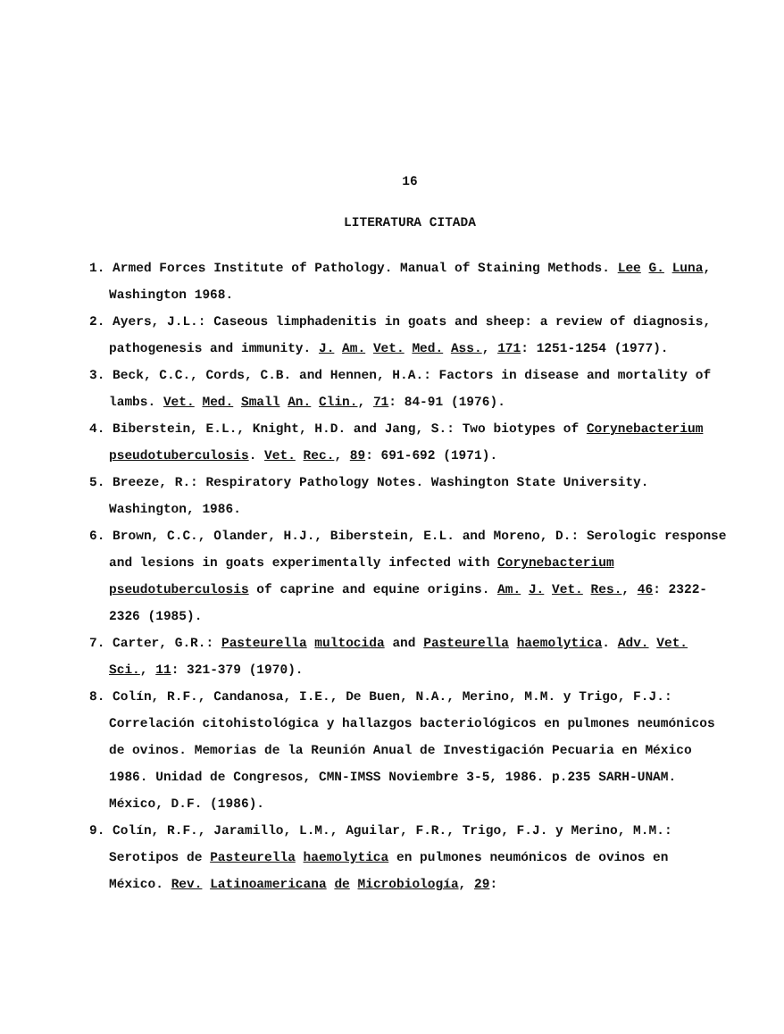16
LITERATURA CITADA
1. Armed Forces Institute of Pathology. Manual of Staining Methods. Lee G. Luna, Washington 1968.
2. Ayers, J.L.: Caseous limphadenitis in goats and sheep: a review of diagnosis, pathogenesis and immunity. J. Am. Vet. Med. Ass., 171: 1251-1254 (1977).
3. Beck, C.C., Cords, C.B. and Hennen, H.A.: Factors in disease and mortality of lambs. Vet. Med. Small An. Clin., 71: 84-91 (1976).
4. Biberstein, E.L., Knight, H.D. and Jang, S.: Two biotypes of Corynebacterium pseudotuberculosis. Vet. Rec., 89: 691-692 (1971).
5. Breeze, R.: Respiratory Pathology Notes. Washington State University. Washington, 1986.
6. Brown, C.C., Olander, H.J., Biberstein, E.L. and Moreno, D.: Serologic response and lesions in goats experimentally infected with Corynebacterium pseudotuberculosis of caprine and equine origins. Am. J. Vet. Res., 46: 2322-2326 (1985).
7. Carter, G.R.: Pasteurella multocida and Pasteurella haemolytica. Adv. Vet. Sci., 11: 321-379 (1970).
8. Colín, R.F., Candanosa, I.E., De Buen, N.A., Merino, M.M. y Trigo, F.J.: Correlación citohistológica y hallazgos bacteriológicos en pulmones neumónicos de ovinos. Memorias de la Reunión Anual de Investigación Pecuaria en México 1986. Unidad de Congresos, CMN-IMSS Noviembre 3-5, 1986. p.235 SARH-UNAM. México, D.F. (1986).
9. Colín, R.F., Jaramillo, L.M., Aguilar, F.R., Trigo, F.J. y Merino, M.M.: Serotipos de Pasteurella haemolytica en pulmones neumónicos de ovinos en México. Rev. Latinoamericana de Microbiología, 29: